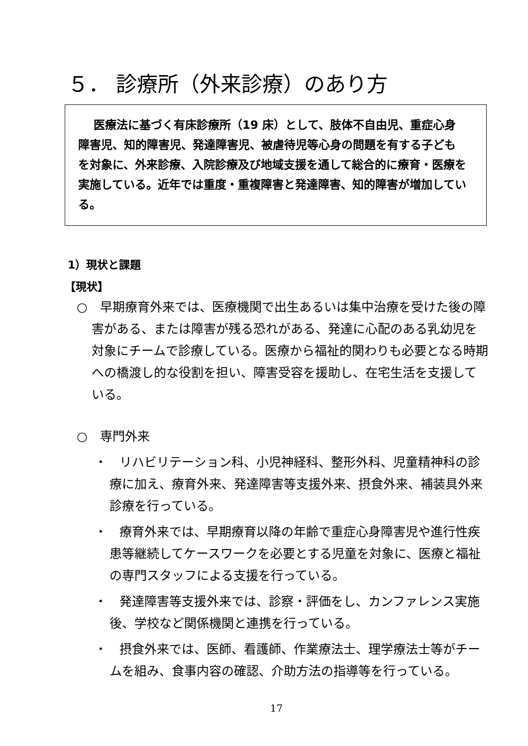５． 診療所（外来診療）のあり方
　 医療法に基づく有床診療所（19 床）として、肢体不自由児、重症心身障害児、知的障害児、発達障害児、被虐待児等心身の問題を有する子どもを対象に、外来診療、入院診療及び地域支援を通して総合的に療育・医療を実施している。近年では重度・重複障害と発達障害、知的障害が増加している。
1）現状と課題
【現状】
○　早期療育外来では、医療機関で出生あるいは集中治療を受けた後の障害がある、または障害が残る恐れがある、発達に心配のある乳幼児を対象にチームで診療している。医療から福祉的関わりも必要となる時期への橋渡し的な役割を担い、障害受容を援助し、在宅生活を支援している。
○　専門外来
・　リハビリテーション科、小児神経科、整形外科、児童精神科の診療に加え、療育外来、発達障害等支援外来、摂食外来、補装具外来診療を行っている。
・　療育外来では、早期療育以降の年齢で重症心身障害児や進行性疾患等継続してケースワークを必要とする児童を対象に、医療と福祉の専門スタッフによる支援を行っている。
・　発達障害等支援外来では、診察・評価をし、カンファレンス実施後、学校など関係機関と連携を行っている。
・　摂食外来では、医師、看護師、作業療法士、理学療法士等がチームを組み、食事内容の確認、介助方法の指導等を行っている。
17